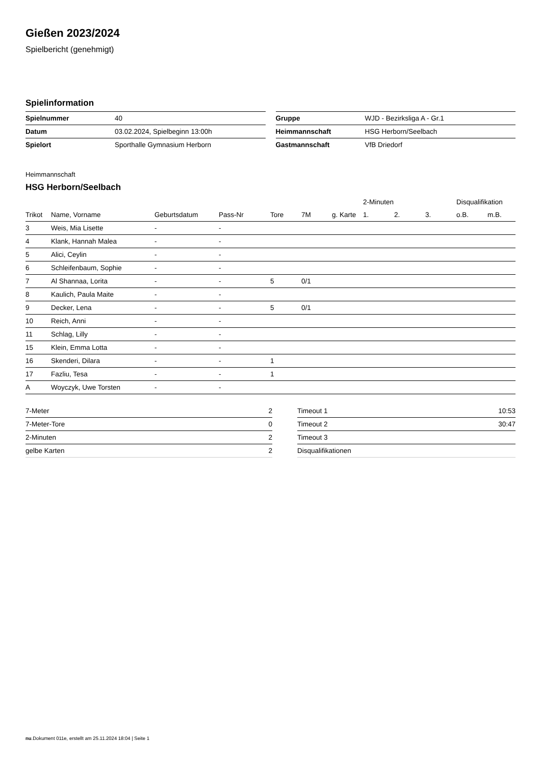Gießen 2023/2024
Spielbericht (genehmigt)
Spielinformation
| Spielnummer | 40 |
| Datum | 03.02.2024, Spielbeginn 13:00h |
| Spielort | Sporthalle Gymnasium Herborn |
| Gruppe | WJD - Bezirksliga A - Gr.1 |
| Heimmannschaft | HSG Herborn/Seelbach |
| Gastmannschaft | VfB Driedorf |
Heimmannschaft
HSG Herborn/Seelbach
| | | | | | | | 2-Minuten | | | Disqualifikation | |
| --- | --- | --- | --- | --- | --- | --- | --- | --- | --- | --- | --- |
| Trikot | Name, Vorname | Geburtsdatum | Pass-Nr | Tore | 7M | g. Karte | 1. | 2. | 3. | o.B. | m.B. |
| 3 | Weis, Mia Lisette | - | - | | | | | | | | |
| 4 | Klank, Hannah Malea | - | - | | | | | | | | |
| 5 | Alici, Ceylin | - | - | | | | | | | | |
| 6 | Schleifenbaum, Sophie | - | - | | | | | | | | |
| 7 | Al Shannaa, Lorita | - | - | 5 | 0/1 | | | | | | |
| 8 | Kaulich, Paula Maite | - | - | | | | | | | | |
| 9 | Decker, Lena | - | - | 5 | 0/1 | | | | | | |
| 10 | Reich, Anni | - | - | | | | | | | | |
| 11 | Schlag, Lilly | - | - | | | | | | | | |
| 15 | Klein, Emma Lotta | - | - | | | | | | | | |
| 16 | Skenderi, Dilara | - | - | 1 | | | | | | | |
| 17 | Fazliu, Tesa | - | - | 1 | | | | | | | |
| A | Woyczyk, Uwe Torsten | - | - | | | | | | | | |
| 7-Meter | 2 |
| 7-Meter-Tore | 0 |
| 2-Minuten | 2 |
| gelbe Karten | 2 |
| Timeout 1 | 10:53 |
| Timeout 2 | 30:47 |
| Timeout 3 | |
| Disqualifikationen | |
nu.Dokument 011e, erstellt am 25.11.2024 18:04 | Seite 1